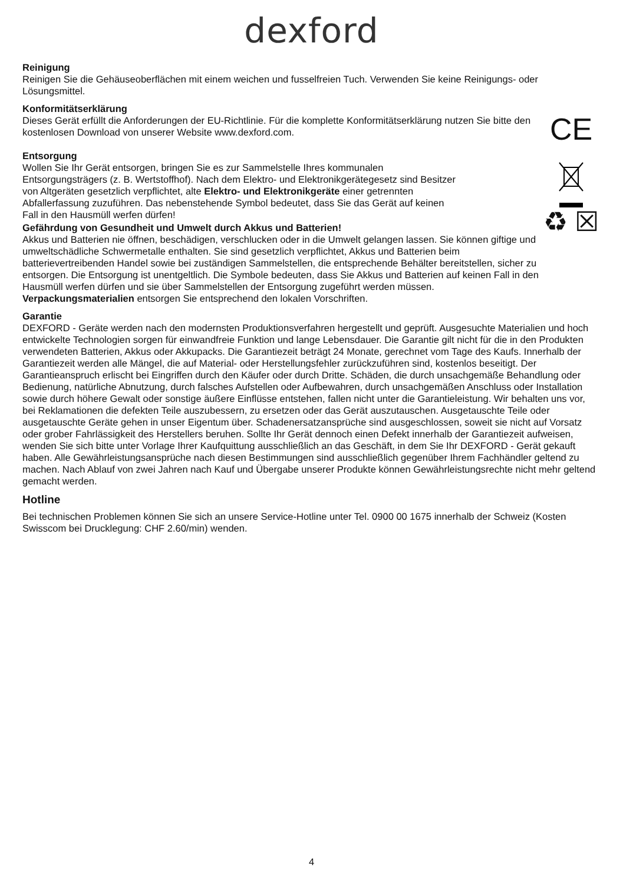dexford
Reinigung
Reinigen Sie die Gehäuseoberflächen mit einem weichen und fusselfreien Tuch. Verwenden Sie keine Reinigungs- oder Lösungsmittel.
Konformitätserklärung
Dieses Gerät erfüllt die Anforderungen der EU-Richtlinie. Für die komplette Konformitätserklärung nutzen Sie bitte den kostenlosen Download von unserer Website www.dexford.com.
CE
Entsorgung
Wollen Sie Ihr Gerät entsorgen, bringen Sie es zur Sammelstelle Ihres kommunalen Entsorgungsträgers (z. B. Wertstoffhof). Nach dem Elektro- und Elektronikgerätegesetz sind Besitzer von Altgeräten gesetzlich verpflichtet, alte Elektro- und Elektronikgeräte einer getrennten Abfallerfassung zuzuführen. Das nebenstehende Symbol bedeutet, dass Sie das Gerät auf keinen Fall in den Hausmüll werfen dürfen!
Gefährdung von Gesundheit und Umwelt durch Akkus und Batterien!
Akkus und Batterien nie öffnen, beschädigen, verschlucken oder in die Umwelt gelangen lassen. Sie können giftige und umweltschädliche Schwermetalle enthalten. Sie sind gesetzlich verpflichtet, Akkus und Batterien beim batterievertreibenden Handel sowie bei zuständigen Sammelstellen, die entsprechende Behälter bereitstellen, sicher zu entsorgen. Die Entsorgung ist unentgeltlich. Die Symbole bedeuten, dass Sie Akkus und Batterien auf keinen Fall in den Hausmüll werfen dürfen und sie über Sammelstellen der Entsorgung zugeführt werden müssen.
♻ ☒
Verpackungsmaterialien entsorgen Sie entsprechend den lokalen Vorschriften.
Garantie
DEXFORD - Geräte werden nach den modernsten Produktionsverfahren hergestellt und geprüft. Ausgesuchte Materialien und hoch entwickelte Technologien sorgen für einwandfreie Funktion und lange Lebensdauer. Die Garantie gilt nicht für die in den Produkten verwendeten Batterien, Akkus oder Akkupacks. Die Garantiezeit beträgt 24 Monate, gerechnet vom Tage des Kaufs. Innerhalb der Garantiezeit werden alle Mängel, die auf Material- oder Herstellungsfehler zurückzuführen sind, kostenlos beseitigt. Der Garantieanspruch erlischt bei Eingriffen durch den Käufer oder durch Dritte. Schäden, die durch unsachgemäße Behandlung oder Bedienung, natürliche Abnutzung, durch falsches Aufstellen oder Aufbewahren, durch unsachgemäßen Anschluss oder Installation sowie durch höhere Gewalt oder sonstige äußere Einflüsse entstehen, fallen nicht unter die Garantieleistung. Wir behalten uns vor, bei Reklamationen die defekten Teile auszubessern, zu ersetzen oder das Gerät auszutauschen. Ausgetauschte Teile oder ausgetauschte Geräte gehen in unser Eigentum über. Schadenersatzansprüche sind ausgeschlossen, soweit sie nicht auf Vorsatz oder grober Fahrlässigkeit des Herstellers beruhen. Sollte Ihr Gerät dennoch einen Defekt innerhalb der Garantiezeit aufweisen, wenden Sie sich bitte unter Vorlage Ihrer Kaufquittung ausschließlich an das Geschäft, in dem Sie Ihr DEXFORD - Gerät gekauft haben. Alle Gewährleistungsansprüche nach diesen Bestimmungen sind ausschließlich gegenüber Ihrem Fachhändler geltend zu machen. Nach Ablauf von zwei Jahren nach Kauf und Übergabe unserer Produkte können Gewährleistungsrechte nicht mehr geltend gemacht werden.
Hotline
Bei technischen Problemen können Sie sich an unsere Service-Hotline unter Tel. 0900 00 1675 innerhalb der Schweiz (Kosten Swisscom bei Drucklegung: CHF 2.60/min) wenden.
4